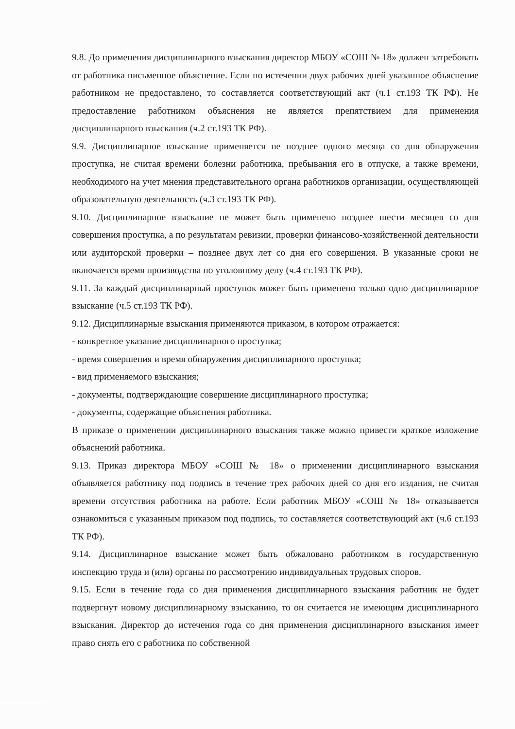9.8. До применения дисциплинарного взыскания директор МБОУ «СОШ № 18» должен затребовать от работника письменное объяснение. Если по истечении двух рабочих дней указанное объяснение работником не предоставлено, то составляется соответствующий акт (ч.1 ст.193 ТК РФ). Не предоставление работником объяснения не является препятствием для применения дисциплинарного взыскания (ч.2 ст.193 ТК РФ).
9.9. Дисциплинарное взыскание применяется не позднее одного месяца со дня обнаружения проступка, не считая времени болезни работника, пребывания его в отпуске, а также времени, необходимого на учет мнения представительного органа работников организации, осуществляющей образовательную деятельность (ч.3 ст.193 ТК РФ).
9.10. Дисциплинарное взыскание не может быть применено позднее шести месяцев со дня совершения проступка, а по результатам ревизии, проверки финансово-хозяйственной деятельности или аудиторской проверки – позднее двух лет со дня его совершения. В указанные сроки не включается время производства по уголовному делу (ч.4 ст.193 ТК РФ).
9.11. За каждый дисциплинарный проступок может быть применено только одно дисциплинарное взыскание (ч.5 ст.193 ТК РФ).
9.12. Дисциплинарные взыскания применяются приказом, в котором отражается:
- конкретное указание дисциплинарного проступка;
- время совершения и время обнаружения дисциплинарного проступка;
- вид применяемого взыскания;
- документы, подтверждающие совершение дисциплинарного проступка;
- документы, содержащие объяснения работника.
В приказе о применении дисциплинарного взыскания также можно привести краткое изложение объяснений работника.
9.13. Приказ директора МБОУ «СОШ № 18» о применении дисциплинарного взыскания объявляется работнику под подпись в течение трех рабочих дней со дня его издания, не считая времени отсутствия работника на работе. Если работник МБОУ «СОШ № 18» отказывается ознакомиться с указанным приказом под подпись, то составляется соответствующий акт (ч.6 ст.193 ТК РФ).
9.14. Дисциплинарное взыскание может быть обжаловано работником в государственную инспекцию труда и (или) органы по рассмотрению индивидуальных трудовых споров.
9.15. Если в течение года со дня применения дисциплинарного взыскания работник не будет подвергнут новому дисциплинарному взысканию, то он считается не имеющим дисциплинарного взыскания. Директор до истечения года со дня применения дисциплинарного взыскания имеет право снять его с работника по собственной